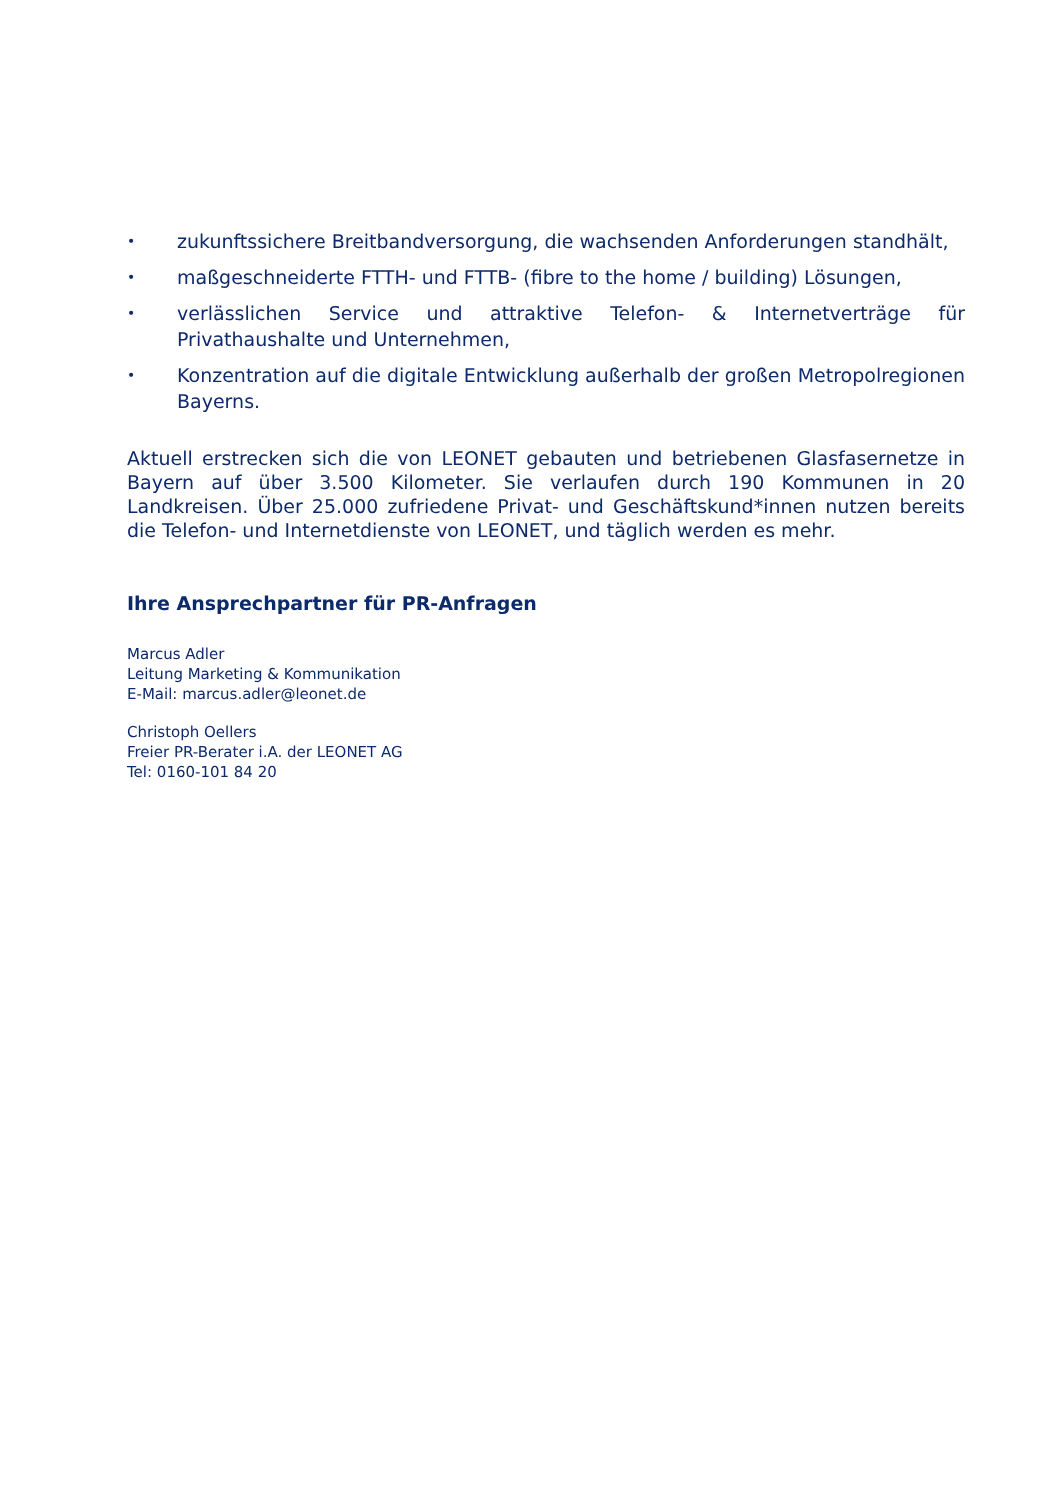• zukunftssichere Breitbandversorgung, die wachsenden Anforderungen standhält,
• maßgeschneiderte FTTH- und FTTB- (fibre to the home / building) Lösungen,
• verlässlichen Service und attraktive Telefon- & Internetverträge für Privathaushalte und Unternehmen,
• Konzentration auf die digitale Entwicklung außerhalb der großen Metropolregionen Bayerns.
Aktuell erstrecken sich die von LEONET gebauten und betriebenen Glasfasernetze in Bayern auf über 3.500 Kilometer. Sie verlaufen durch 190 Kommunen in 20 Landkreisen. Über 25.000 zufriedene Privat- und Geschäftskund*innen nutzen bereits die Telefon- und Internetdienste von LEONET, und täglich werden es mehr.
Ihre Ansprechpartner für PR-Anfragen
Marcus Adler
Leitung Marketing & Kommunikation
E-Mail: marcus.adler@leonet.de
Christoph Oellers
Freier PR-Berater i.A. der LEONET AG
Tel: 0160-101 84 20